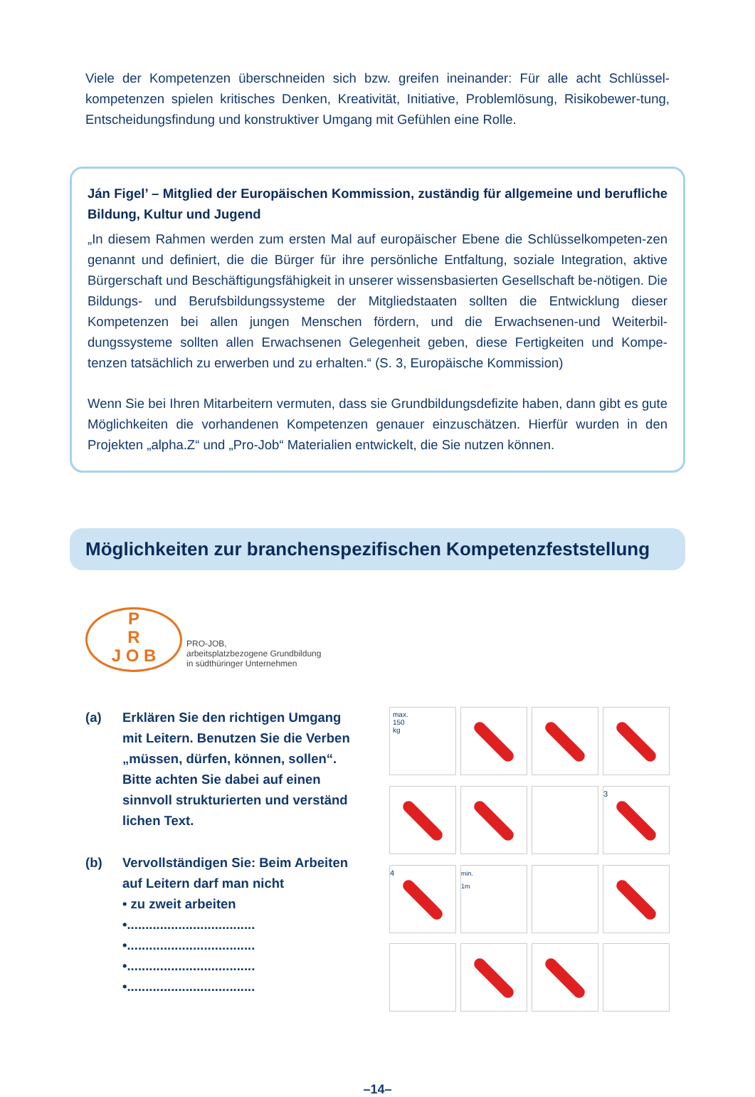Viele der Kompetenzen überschneiden sich bzw. greifen ineinander: Für alle acht Schlüssel-kompetenzen spielen kritisches Denken, Kreativität, Initiative, Problemlösung, Risikobewer-tung, Entscheidungsfindung und konstruktiver Umgang mit Gefühlen eine Rolle.
Ján Figel’ – Mitglied der Europäischen Kommission, zuständig für allgemeine und berufliche Bildung, Kultur und Jugend
„In diesem Rahmen werden zum ersten Mal auf europäischer Ebene die Schlüsselkompeten-zen genannt und definiert, die die Bürger für ihre persönliche Entfaltung, soziale Integration, aktive Bürgerschaft und Beschäftigungsfähigkeit in unserer wissensbasierten Gesellschaft be-nötigen. Die Bildungs- und Berufsbildungssysteme der Mitgliedstaaten sollten die Entwicklung dieser Kompetenzen bei allen jungen Menschen fördern, und die Erwachsenen-und Weiterbil-dungssysteme sollten allen Erwachsenen Gelegenheit geben, diese Fertigkeiten und Kompe-tenzen tatsächlich zu erwerben und zu erhalten.“ (S. 3, Europäische Kommission)
Wenn Sie bei Ihren Mitarbeitern vermuten, dass sie Grundbildungsdefizite haben, dann gibt es gute Möglichkeiten die vorhandenen Kompetenzen genauer einzuschätzen. Hierfür wurden in den Projekten „alpha.Z“ und „Pro-Job“ Materialien entwickelt, die Sie nutzen können.
Möglichkeiten zur branchenspezifischen Kompetenzfeststellung
P
R
J O B
PRO-JOB,
arbeitsplatzbezogene Grundbildung
in südthüringer Unternehmen
(a) Erklären Sie den richtigen Umgang mit Leitern. Benutzen Sie die Verben „müssen, dürfen, können, sollen“. Bitte achten Sie dabei auf einen sinnvoll strukturierten und verständ lichen Text.
(b) Vervollständigen Sie: Beim Arbeiten auf Leitern darf man nicht
• zu zweit arbeiten
•...................................
•...................................
•...................................
•...................................
max.
150
kg
3
4
min.
1m
–14–